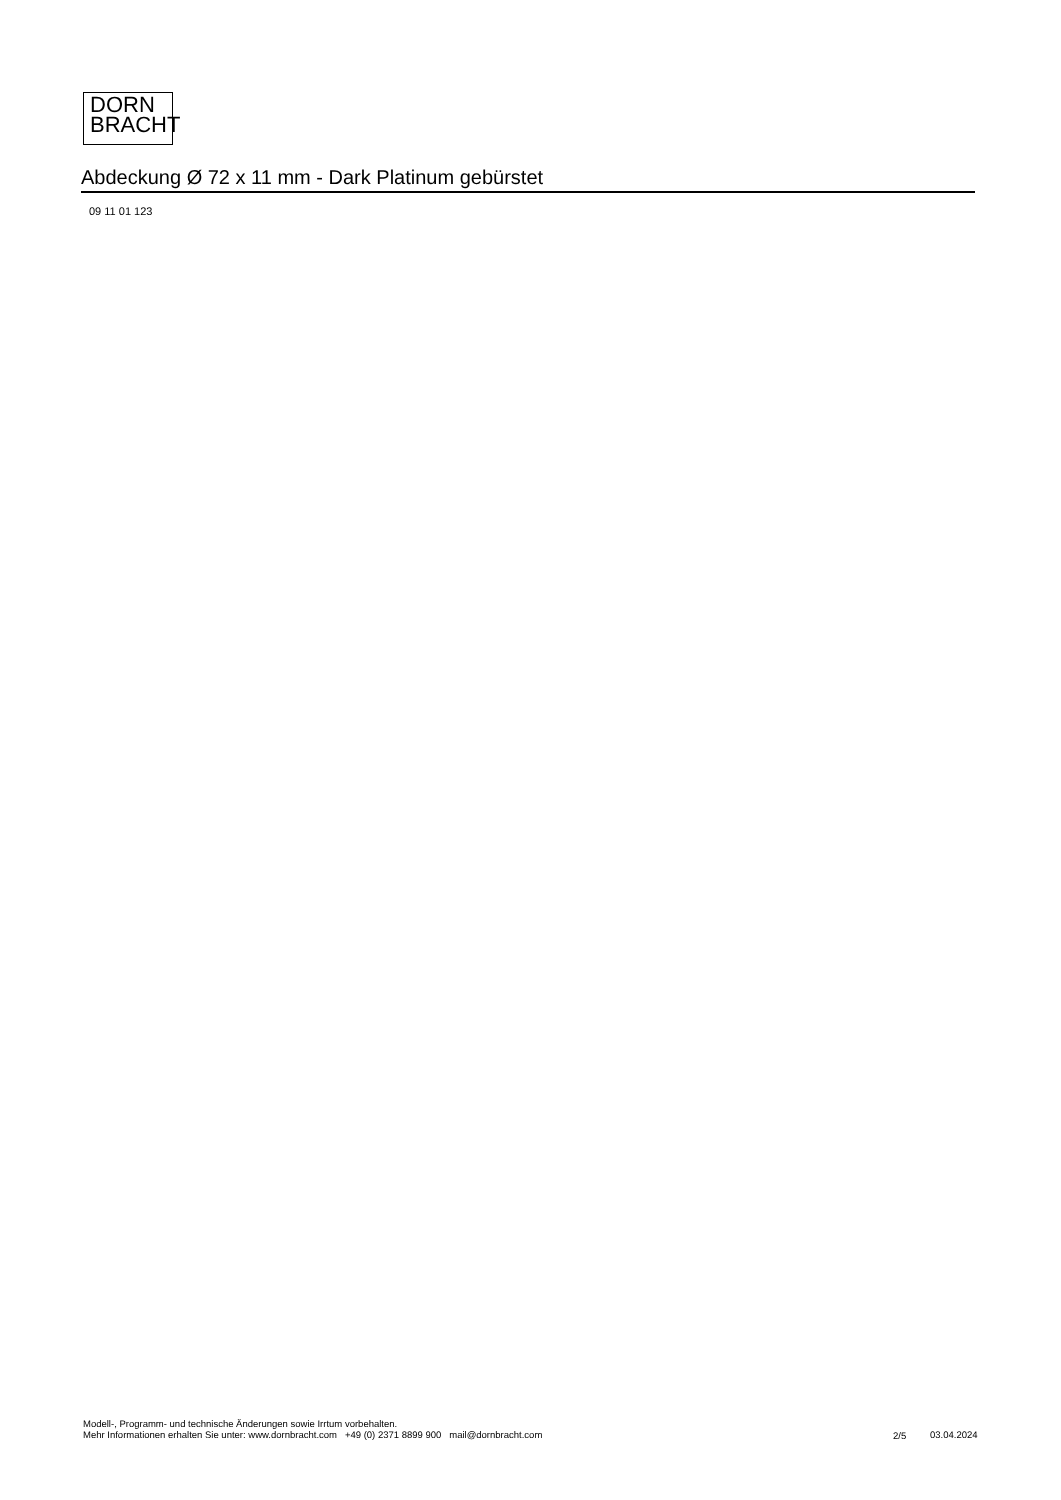DORN
BRACHT
Abdeckung Ø 72 x 11 mm - Dark Platinum gebürstet
09 11 01 123
Modell-, Programm- und technische Änderungen sowie Irrtum vorbehalten.
Mehr Informationen erhalten Sie unter: www.dornbracht.com +49 (0) 2371 8899 900 mail@dornbracht.com
2/5 03.04.2024